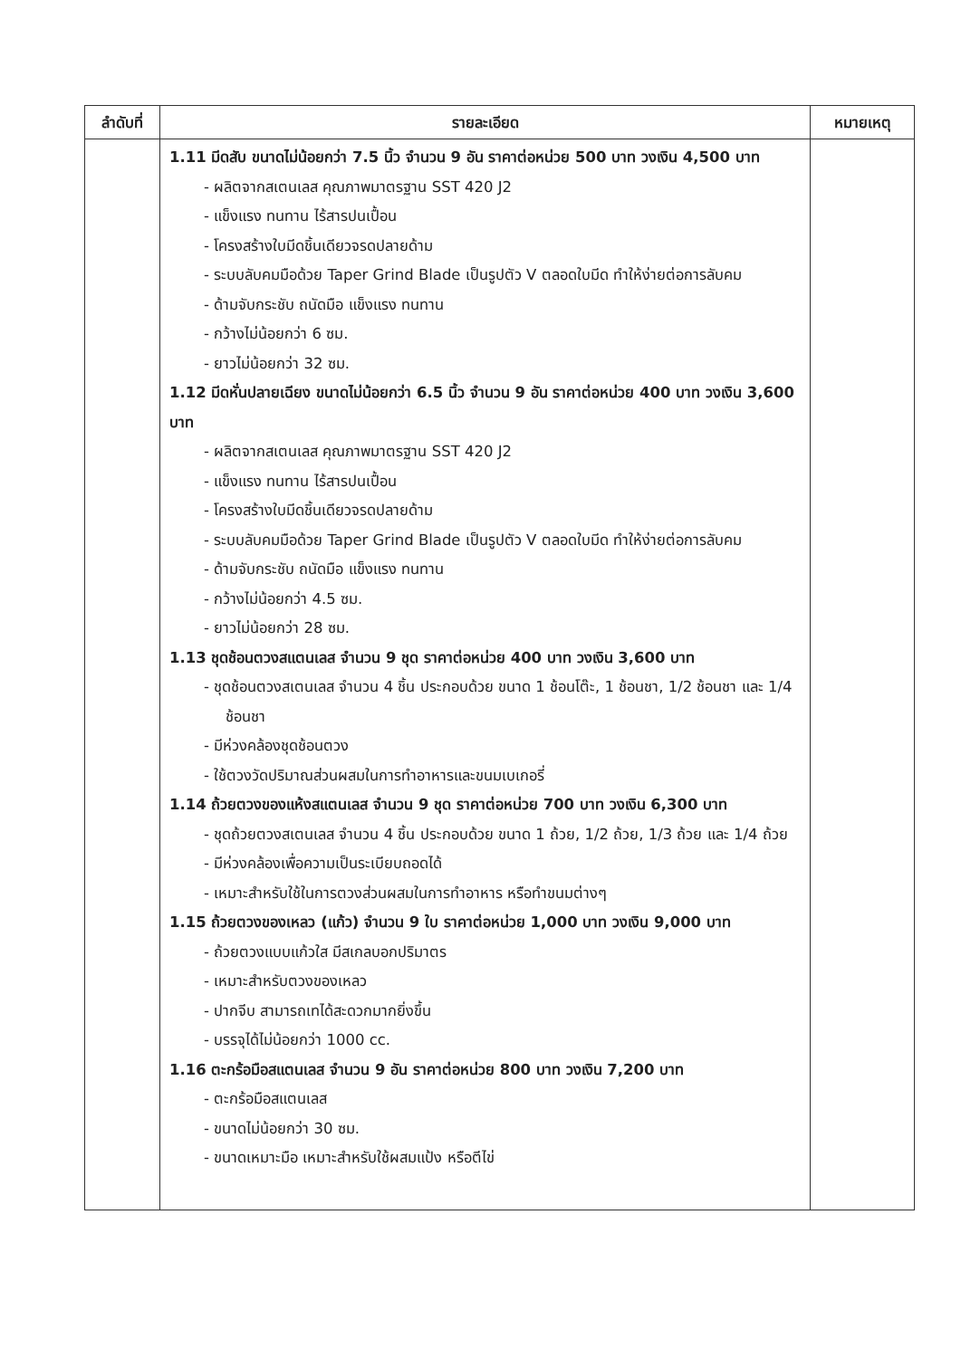| ลำดับที่ | รายละเอียด | หมายเหตุ |
| --- | --- | --- |
| | 1.11 มีดสับ ขนาดไม่น้อยกว่า 7.5 นิ้ว จำนวน 9 อัน ราคาต่อหน่วย 500 บาท วงเงิน 4,500 บาท - ผลิตจากสเตนเลส คุณภาพมาตรฐาน SST 420 J2 - แข็งแรง ทนทาน ไร้สารปนเปื้อน - โครงสร้างใบมีดชิ้นเดียวจรดปลายด้าม - ระบบลับคมมือด้วย Taper Grind Blade เป็นรูปตัว V ตลอดใบมีด ทำให้ง่ายต่อการลับคม - ด้ามจับกระชับ ถนัดมือ แข็งแรง ทนทาน - กว้างไม่น้อยกว่า 6 ซม. - ยาวไม่น้อยกว่า 32 ซม. 1.12 มีดหั่นปลายเฉียง ขนาดไม่น้อยกว่า 6.5 นิ้ว จำนวน 9 อัน ราคาต่อหน่วย 400 บาท วงเงิน 3,600 บาท - ผลิตจากสเตนเลส คุณภาพมาตรฐาน SST 420 J2 - แข็งแรง ทนทาน ไร้สารปนเปื้อน - โครงสร้างใบมีดชิ้นเดียวจรดปลายด้าม - ระบบลับคมมือด้วย Taper Grind Blade เป็นรูปตัว V ตลอดใบมีด ทำให้ง่ายต่อการลับคม - ด้ามจับกระชับ ถนัดมือ แข็งแรง ทนทาน - กว้างไม่น้อยกว่า 4.5 ซม. - ยาวไม่น้อยกว่า 28 ซม. 1.13 ชุดช้อนตวงสแตนเลส จำนวน 9 ชุด ราคาต่อหน่วย 400 บาท วงเงิน 3,600 บาท - ชุดช้อนตวงสเตนเลส จำนวน 4 ชิ้น ประกอบด้วย ขนาด 1 ช้อนโต๊ะ, 1 ช้อนชา, 1/2 ช้อนชา และ 1/4 ช้อนชา - มีห่วงคล้องชุดช้อนตวง - ใช้ตวงวัดปริมาณส่วนผสมในการทำอาหารและขนมเบเกอรี่ 1.14 ถ้วยตวงของแห้งสแตนเลส จำนวน 9 ชุด ราคาต่อหน่วย 700 บาท วงเงิน 6,300 บาท - ชุดถ้วยตวงสเตนเลส จำนวน 4 ชิ้น ประกอบด้วย ขนาด 1 ถ้วย, 1/2 ถ้วย, 1/3 ถ้วย และ 1/4 ถ้วย - มีห่วงคล้องเพื่อความเป็นระเบียบถอดได้ - เหมาะสำหรับใช้ในการตวงส่วนผสมในการทำอาหาร หรือทำขนมต่างๆ 1.15 ถ้วยตวงของเหลว (แก้ว) จำนวน 9 ใบ ราคาต่อหน่วย 1,000 บาท วงเงิน 9,000 บาท - ถ้วยตวงแบบแก้วใส มีสเกลบอกปริมาตร - เหมาะสำหรับตวงของเหลว - ปากจีบ สามารถเทได้สะดวกมากยิ่งขึ้น - บรรจุได้ไม่น้อยกว่า 1000 cc. 1.16 ตะกร้อมือสแตนเลส จำนวน 9 อัน ราคาต่อหน่วย 800 บาท วงเงิน 7,200 บาท - ตะกร้อมือสแตนเลส - ขนาดไม่น้อยกว่า 30 ซม. - ขนาดเหมาะมือ เหมาะสำหรับใช้ผสมแป้ง หรือตีไข่ | |